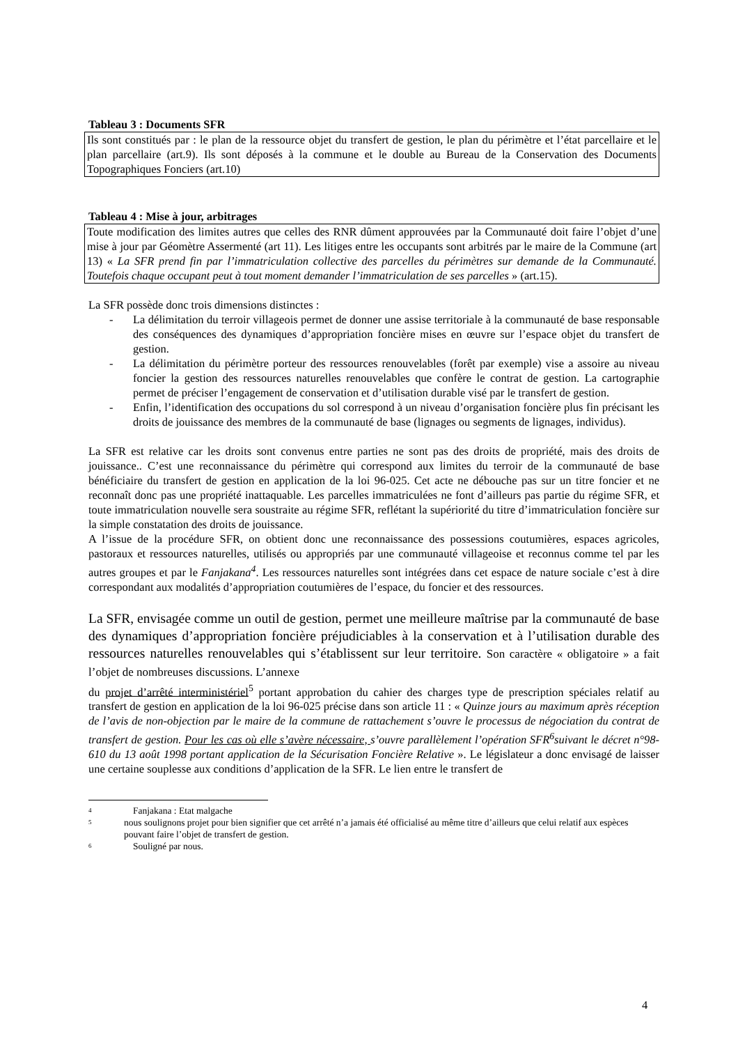Tableau 3 : Documents SFR
| Ils sont constitués par : le plan de la ressource objet du transfert de gestion, le plan du périmètre et l’état parcellaire et le plan parcellaire (art.9). Ils sont déposés à la commune et le double au Bureau de la Conservation des Documents Topographiques Fonciers (art.10) |
Tableau 4 : Mise à jour, arbitrages
| Toute modification des limites autres que celles des RNR dûment approuvées par la Communauté doit faire l’objet d’une mise à jour par Géomètre Assermenté (art 11). Les litiges entre les occupants sont arbitrés par le maire de la Commune (art 13) « La SFR prend fin par l’immatriculation collective des parcelles du périmètres sur demande de la Communauté. Toutefois chaque occupant peut à tout moment demander l’immatriculation de ses parcelles » (art.15). |
La SFR possède donc trois dimensions distinctes :
- La délimitation du terroir villageois permet de donner une assise territoriale à la communauté de base responsable des conséquences des dynamiques d’appropriation foncière mises en œuvre sur l’espace objet du transfert de gestion.
- La délimitation du périmètre porteur des ressources renouvelables (forêt par exemple) vise a assoire au niveau foncier la gestion des ressources naturelles renouvelables que confère le contrat de gestion. La cartographie permet de préciser l’engagement de conservation et d’utilisation durable visé par le transfert de gestion.
- Enfin, l’identification des occupations du sol correspond à un niveau d’organisation foncière plus fin précisant les droits de jouissance des membres de la communauté de base (lignages ou segments de lignages, individus).
La SFR est relative car les droits sont convenus entre parties ne sont pas des droits de propriété, mais des droits de jouissance.. C’est une reconnaissance du périmètre qui correspond aux limites du terroir de la communauté de base bénéficiaire du transfert de gestion en application de la loi 96-025. Cet acte ne débouche pas sur un titre foncier et ne reconnaît donc pas une propriété inattaquable. Les parcelles immatriculées ne font d’ailleurs pas partie du régime SFR, et toute immatriculation nouvelle sera soustraite au régime SFR, reflétant la supériorité du titre d’immatriculation foncière sur la simple constatation des droits de jouissance.
A l’issue de la procédure SFR, on obtient donc une reconnaissance des possessions coutumières, espaces agricoles, pastoraux et ressources naturelles, utilisés ou appropriés par une communauté villageoise et reconnus comme tel par les autres groupes et par le Fanjakana<sup>4</sup>. Les ressources naturelles sont intégrées dans cet espace de nature sociale c’est à dire correspondant aux modalités d’appropriation coutumières de l’espace, du foncier et des ressources.
La SFR, envisagée comme un outil de gestion, permet une meilleure maîtrise par la communauté de base des dynamiques d’appropriation foncière préjudiciables à la conservation et à l’utilisation durable des ressources naturelles renouvelables qui s’établissent sur leur territoire. Son caractère « obligatoire » a fait l’objet de nombreuses discussions. L’annexe
du projet d’arrêté interministériel<sup>5</sup> portant approbation du cahier des charges type de prescription spéciales relatif au transfert de gestion en application de la loi 96-025 précise dans son article 11 : « Quinze jours au maximum après réception de l’avis de non-objection par le maire de la commune de rattachement s’ouvre le processus de négociation du contrat de transfert de gestion. Pour les cas où elle s’avère nécessaire, s’ouvre parallèlement l’opération SFR<sup>6</sup>suivant le décret n°98-610 du 13 août 1998 portant application de la Sécurisation Foncière Relative ». Le législateur a donc envisagé de laisser une certaine souplesse aux conditions d’application de la SFR. Le lien entre le transfert de
<sup>4</sup> Fanjakana : Etat malgache
<sup>5</sup> nous soulignons projet pour bien signifier que cet arrêté n’a jamais été officialisé au même titre d’ailleurs que celui relatif aux espèces pouvant faire l’objet de transfert de gestion.
<sup>6</sup> Souligné par nous.
4